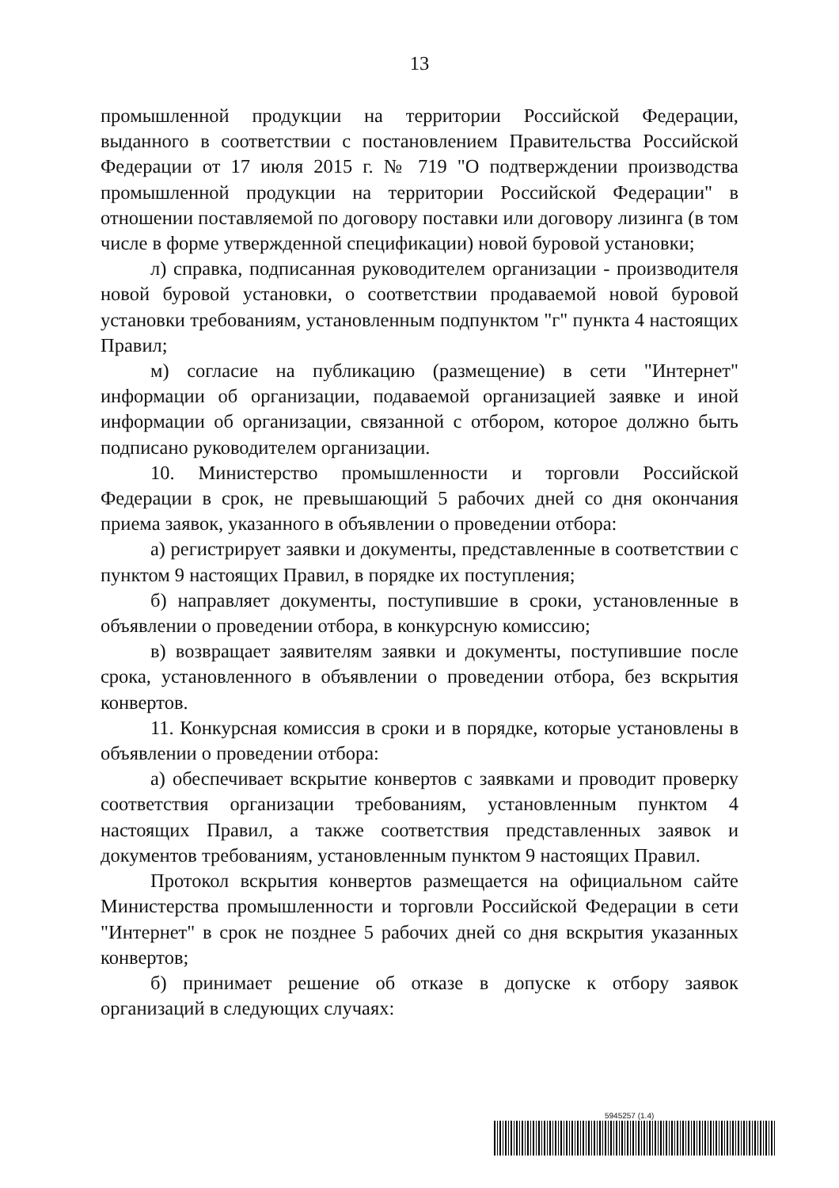13
промышленной продукции на территории Российской Федерации, выданного в соответствии с постановлением Правительства Российской Федерации от 17 июля 2015 г. № 719 "О подтверждении производства промышленной продукции на территории Российской Федерации" в отношении поставляемой по договору поставки или договору лизинга (в том числе в форме утвержденной спецификации) новой буровой установки;
л) справка, подписанная руководителем организации - производителя новой буровой установки, о соответствии продаваемой новой буровой установки требованиям, установленным подпунктом "г" пункта 4 настоящих Правил;
м) согласие на публикацию (размещение) в сети "Интернет" информации об организации, подаваемой организацией заявке и иной информации об организации, связанной с отбором, которое должно быть подписано руководителем организации.
10. Министерство промышленности и торговли Российской Федерации в срок, не превышающий 5 рабочих дней со дня окончания приема заявок, указанного в объявлении о проведении отбора:
а) регистрирует заявки и документы, представленные в соответствии с пунктом 9 настоящих Правил, в порядке их поступления;
б) направляет документы, поступившие в сроки, установленные в объявлении о проведении отбора, в конкурсную комиссию;
в) возвращает заявителям заявки и документы, поступившие после срока, установленного в объявлении о проведении отбора, без вскрытия конвертов.
11. Конкурсная комиссия в сроки и в порядке, которые установлены в объявлении о проведении отбора:
а) обеспечивает вскрытие конвертов с заявками и проводит проверку соответствия организации требованиям, установленным пунктом 4 настоящих Правил, а также соответствия представленных заявок и документов требованиям, установленным пунктом 9 настоящих Правил.
Протокол вскрытия конвертов размещается на официальном сайте Министерства промышленности и торговли Российской Федерации в сети "Интернет" в срок не позднее 5 рабочих дней со дня вскрытия указанных конвертов;
б) принимает решение об отказе в допуске к отбору заявок организаций в следующих случаях:
5945257 (1.4)